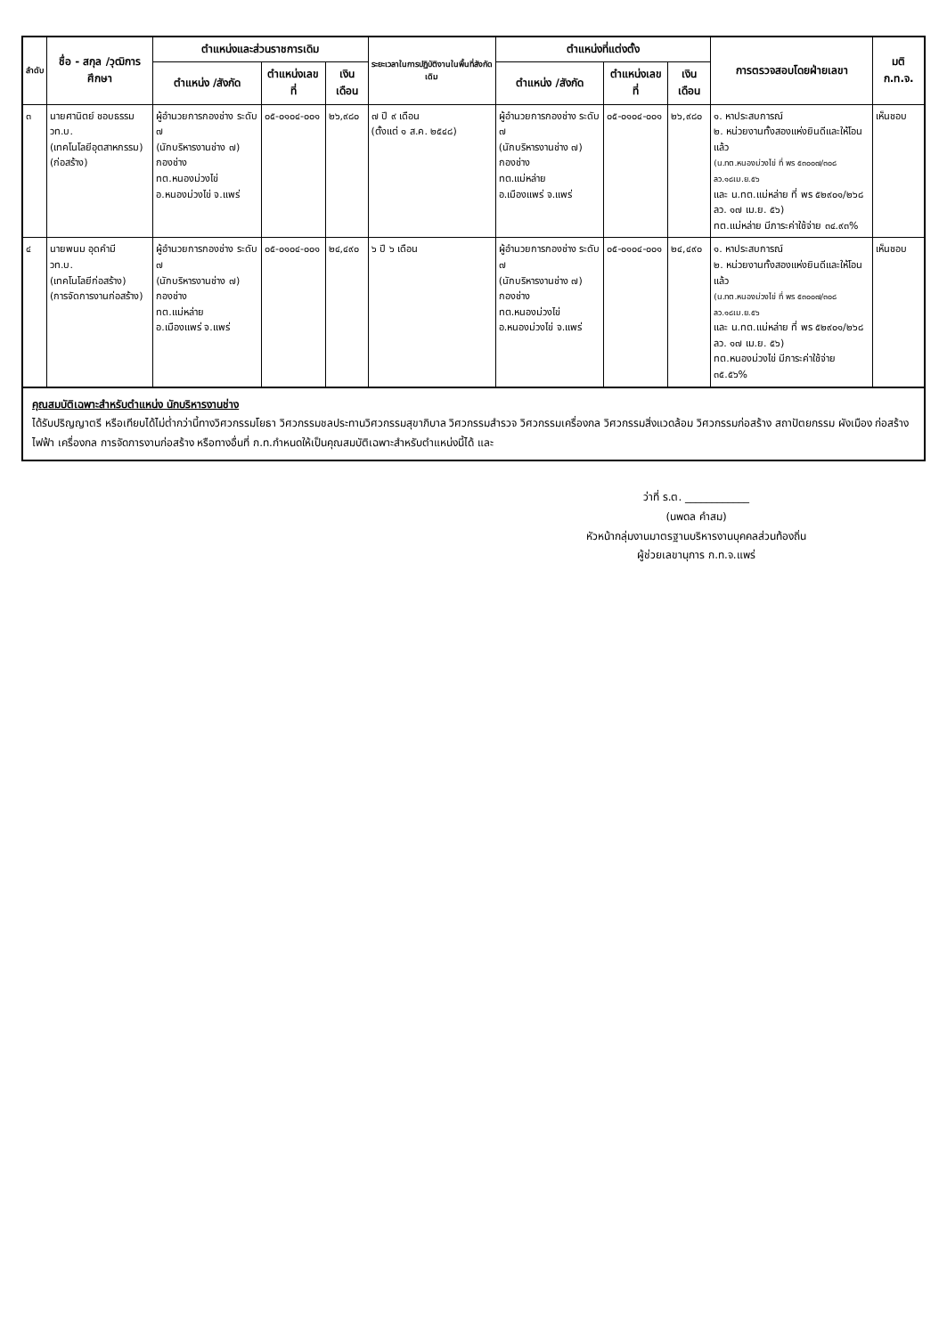| ลำดับ | ชื่อ - สกุล /วุฒิการศึกษา | ตำแหน่งและส่วนราชการเดิม | | | ระยะเวลาในการปฏิบัติงานในพื้นที่สังกัดเดิม | ตำแหน่งที่แต่งตั้ง | | | การตรวจสอบโดยฝ่ายเลขา | มติ ก.ท.จ. |
| --- | --- | --- | --- | --- | --- | --- | --- | --- | --- | --- |
| | | ตำแหน่ง /สังกัด | ตำแหน่งเลขที่ | เงินเดือน | | ตำแหน่ง /สังกัด | ตำแหน่งเลขที่ | เงินเดือน | | |
| ๓ | นายศานิตย์ ชอบธรรม วท.บ. (เทคโนโลยีอุตสาหกรรม) (ก่อสร้าง) | ผู้อำนวยการกองช่าง ระดับ ๗ (นักบริหารงานช่าง ๗) กองช่าง ทต.หนองม่วงไข่ อ.หนองม่วงไข่ จ.แพร่ | ๐๕-๐๑๐๔-๐๐๑ | ๒๖,๙๘๐ | ๗ ปี ๙ เดือน (ตั้งแต่ ๑ ส.ค. ๒๕๔๘) | ผู้อำนวยการกองช่าง ระดับ ๗ (นักบริหารงานช่าง ๗) กองช่าง ทต.แม่หล่าย อ.เมืองแพร่ จ.แพร่ | ๐๕-๐๑๐๔-๐๐๑ | ๒๖,๙๘๐ | ๑. หาประสบการณ์ ๒. หน่วยงานทั้งสองแห่งยินดีและให้โอนแล้ว (น.ทต.หนองม่วงไข่ ที่ พร ๕๓๐๐๗/๓๐๘ ลว.๑๘เม.ย.๕๖ และ น.ทต.แม่หล่าย ที่ พร ๕๒๙๐๑/๒๖๘ ลว. ๑๗ เม.ย. ๕๖) ทต.แม่หล่าย มีภาระค่าใช้จ่าย ๓๔.๙๓% | เห็นชอบ |
| ๔ | นายพนม อุดคำมี วท.บ. (เทคโนโลยีก่อสร้าง) (การจัดการงานก่อสร้าง) | ผู้อำนวยการกองช่าง ระดับ ๗ (นักบริหารงานช่าง ๗) กองช่าง ทต.แม่หล่าย อ.เมืองแพร่ จ.แพร่ | ๐๕-๐๑๐๔-๐๐๑ | ๒๔,๔๙๐ | ๖ ปี ๖ เดือน | ผู้อำนวยการกองช่าง ระดับ ๗ (นักบริหารงานช่าง ๗) กองช่าง ทต.หนองม่วงไข่ อ.หนองม่วงไข่ จ.แพร่ | ๐๕-๐๑๐๔-๐๐๑ | ๒๔,๔๙๐ | ๑. หาประสบการณ์ ๒. หน่วยงานทั้งสองแห่งยินดีและให้โอนแล้ว (น.ทต.หนองม่วงไข่ ที่ พร ๕๓๐๐๗/๓๐๘ ลว.๑๘เม.ย.๕๖ และ น.ทต.แม่หล่าย ที่ พร ๕๒๙๐๑/๒๖๘ ลว. ๑๗ เม.ย. ๕๖) ทต.หนองม่วงไข่ มีภาระค่าใช้จ่าย ๓๕.๕๖% | เห็นชอบ |
คุณสมบัติเฉพาะสำหรับตำแหน่ง นักบริหารงานช่าง
ได้รับปริญญาตรี หรือเทียบได้ไม่ต่ำกว่านี้ทางวิศวกรรมโยธา วิศวกรรมชลประทานวิศวกรรมสุขาภิบาล วิศวกรรมสำรวจ วิศวกรรมเครื่องกล วิศวกรรมสิ่งแวดล้อม วิศวกรรมก่อสร้าง สถาปัตยกรรม ผังเมือง ก่อสร้าง ไฟฟ้า เครื่องกล การจัดการงานก่อสร้าง หรือทางอื่นที่ ก.ท.กำหนดให้เป็นคุณสมบัติเฉพาะสำหรับตำแหน่งนี้ได้ และ
ว่าที่ ร.ต. ____________
(นพดล คำสม)
หัวหน้ากลุ่มงานมาตรฐานบริหารงานบุคคลส่วนท้องถิ่น
ผู้ช่วยเลขานุการ ก.ท.จ.แพร่